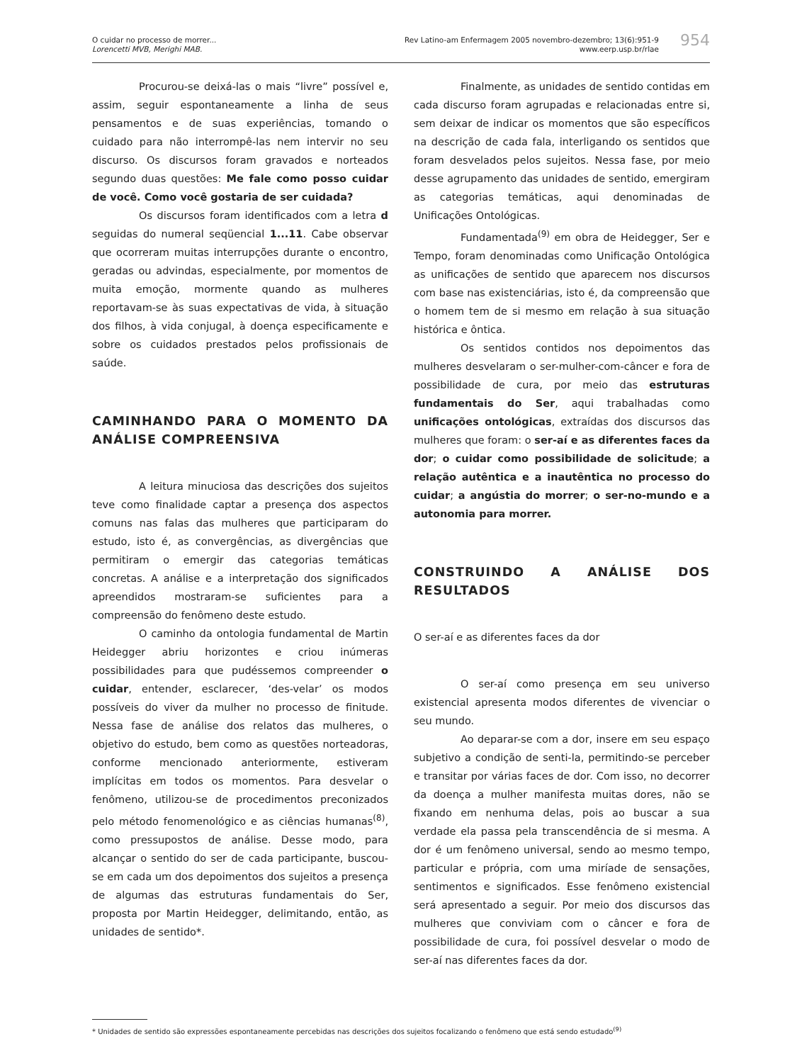O cuidar no processo de morrer...
Lorencetti MVB, Merighi MAB.
Rev Latino-am Enfermagem 2005 novembro-dezembro; 13(6):951-9
www.eerp.usp.br/rlae
954
Procurou-se deixá-las o mais “livre” possível e, assim, seguir espontaneamente a linha de seus pensamentos e de suas experiências, tomando o cuidado para não interrompê-las nem intervir no seu discurso. Os discursos foram gravados e norteados segundo duas questões: Me fale como posso cuidar de você. Como você gostaria de ser cuidada?
Os discursos foram identificados com a letra d seguidas do numeral seqüencial 1...11. Cabe observar que ocorreram muitas interrupções durante o encontro, geradas ou advindas, especialmente, por momentos de muita emoção, mormente quando as mulheres reportavam-se às suas expectativas de vida, à situação dos filhos, à vida conjugal, à doença especificamente e sobre os cuidados prestados pelos profissionais de saúde.
CAMINHANDO PARA O MOMENTO DA ANÁLISE COMPREENSIVA
A leitura minuciosa das descrições dos sujeitos teve como finalidade captar a presença dos aspectos comuns nas falas das mulheres que participaram do estudo, isto é, as convergências, as divergências que permitiram o emergir das categorias temáticas concretas. A análise e a interpretação dos significados apreendidos mostraram-se suficientes para a compreensão do fenômeno deste estudo.
O caminho da ontologia fundamental de Martin Heidegger abriu horizontes e criou inúmeras possibilidades para que pudéssemos compreender o cuidar, entender, esclarecer, ‘des-velar’ os modos possíveis do viver da mulher no processo de finitude. Nessa fase de análise dos relatos das mulheres, o objetivo do estudo, bem como as questões norteadoras, conforme mencionado anteriormente, estiveram implícitas em todos os momentos. Para desvelar o fenômeno, utilizou-se de procedimentos preconizados pelo método fenomenológico e as ciências humanas<sup>(8)</sup>, como pressupostos de análise. Desse modo, para alcançar o sentido do ser de cada participante, buscou-se em cada um dos depoimentos dos sujeitos a presença de algumas das estruturas fundamentais do Ser, proposta por Martin Heidegger, delimitando, então, as unidades de sentido*.
Finalmente, as unidades de sentido contidas em cada discurso foram agrupadas e relacionadas entre si, sem deixar de indicar os momentos que são específicos na descrição de cada fala, interligando os sentidos que foram desvelados pelos sujeitos. Nessa fase, por meio desse agrupamento das unidades de sentido, emergiram as categorias temáticas, aqui denominadas de Unificações Ontológicas.
Fundamentada<sup>(9)</sup> em obra de Heidegger, Ser e Tempo, foram denominadas como Unificação Ontológica as unificações de sentido que aparecem nos discursos com base nas existenciárias, isto é, da compreensão que o homem tem de si mesmo em relação à sua situação histórica e ôntica.
Os sentidos contidos nos depoimentos das mulheres desvelaram o ser-mulher-com-câncer e fora de possibilidade de cura, por meio das estruturas fundamentais do Ser, aqui trabalhadas como unificações ontológicas, extraídas dos discursos das mulheres que foram: o ser-aí e as diferentes faces da dor; o cuidar como possibilidade de solicitude; a relação autêntica e a inautêntica no processo do cuidar; a angústia do morrer; o ser-no-mundo e a autonomia para morrer.
CONSTRUINDO A ANÁLISE DOS RESULTADOS
O ser-aí e as diferentes faces da dor
O ser-aí como presença em seu universo existencial apresenta modos diferentes de vivenciar o seu mundo.
Ao deparar-se com a dor, insere em seu espaço subjetivo a condição de senti-la, permitindo-se perceber e transitar por várias faces de dor. Com isso, no decorrer da doença a mulher manifesta muitas dores, não se fixando em nenhuma delas, pois ao buscar a sua verdade ela passa pela transcendência de si mesma. A dor é um fenômeno universal, sendo ao mesmo tempo, particular e própria, com uma miríade de sensações, sentimentos e significados. Esse fenômeno existencial será apresentado a seguir. Por meio dos discursos das mulheres que conviviam com o câncer e fora de possibilidade de cura, foi possível desvelar o modo de ser-aí nas diferentes faces da dor.
* Unidades de sentido são expressões espontaneamente percebidas nas descrições dos sujeitos focalizando o fenômeno que está sendo estudado<sup>(9)</sup>